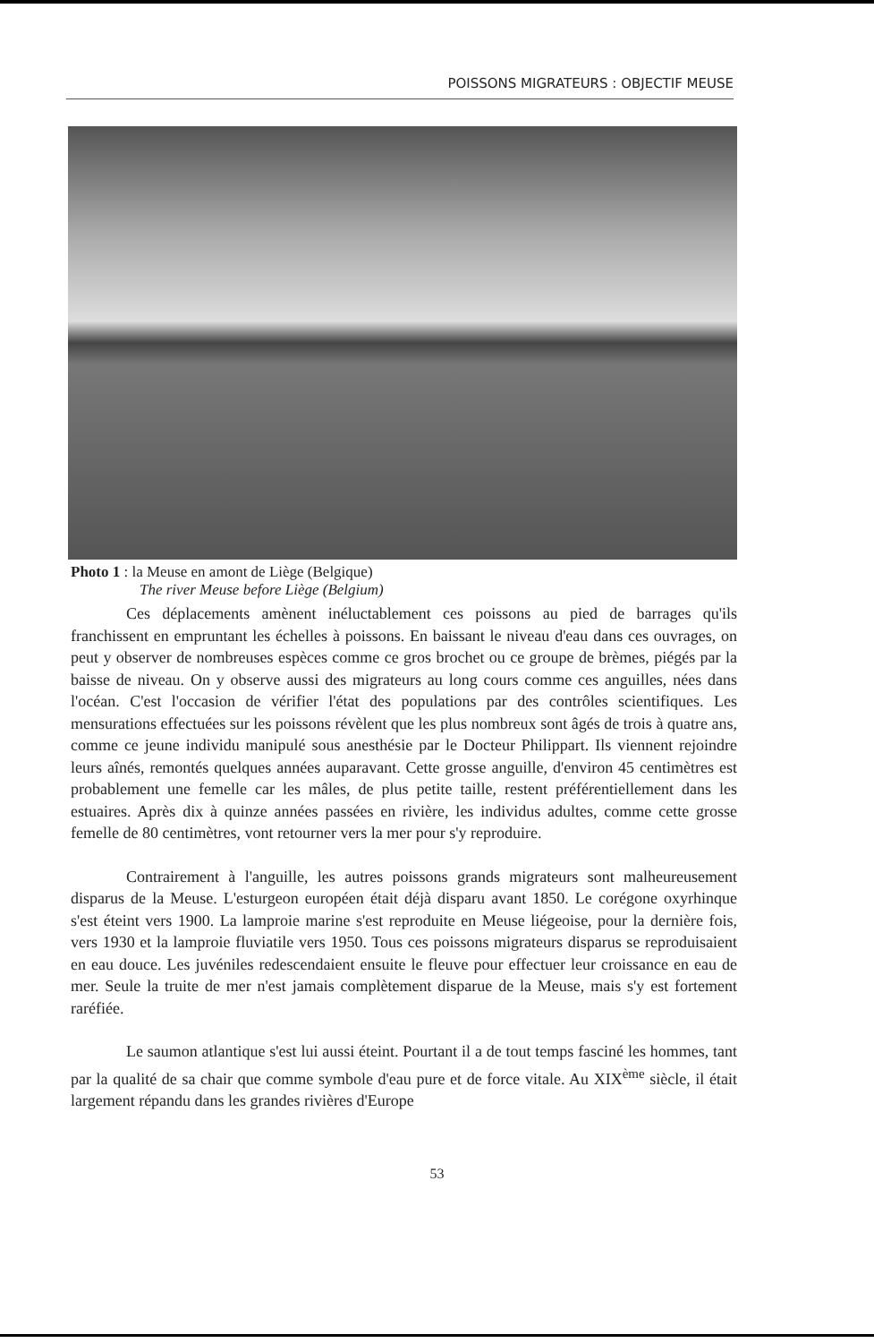POISSONS MIGRATEURS : OBJECTIF MEUSE
Photo 1 : la Meuse en amont de Liège (Belgique)
The river Meuse before Liège (Belgium)
Ces déplacements amènent inéluctablement ces poissons au pied de barrages qu'ils franchissent en empruntant les échelles à poissons. En baissant le niveau d'eau dans ces ouvrages, on peut y observer de nombreuses espèces comme ce gros brochet ou ce groupe de brèmes, piégés par la baisse de niveau. On y observe aussi des migrateurs au long cours comme ces anguilles, nées dans l'océan. C'est l'occasion de vérifier l'état des populations par des contrôles scientifiques. Les mensurations effectuées sur les poissons révèlent que les plus nombreux sont âgés de trois à quatre ans, comme ce jeune individu manipulé sous anesthésie par le Docteur Philippart. Ils viennent rejoindre leurs aînés, remontés quelques années auparavant. Cette grosse anguille, d'environ 45 centimètres est probablement une femelle car les mâles, de plus petite taille, restent préférentiellement dans les estuaires. Après dix à quinze années passées en rivière, les individus adultes, comme cette grosse femelle de 80 centimètres, vont retourner vers la mer pour s'y reproduire.
Contrairement à l'anguille, les autres poissons grands migrateurs sont malheureusement disparus de la Meuse. L'esturgeon européen était déjà disparu avant 1850. Le corégone oxyrhinque s'est éteint vers 1900. La lamproie marine s'est reproduite en Meuse liégeoise, pour la dernière fois, vers 1930 et la lamproie fluviatile vers 1950. Tous ces poissons migrateurs disparus se reproduisaient en eau douce. Les juvéniles redescendaient ensuite le fleuve pour effectuer leur croissance en eau de mer. Seule la truite de mer n'est jamais complètement disparue de la Meuse, mais s'y est fortement raréfiée.
Le saumon atlantique s'est lui aussi éteint. Pourtant il a de tout temps fasciné les hommes, tant par la qualité de sa chair que comme symbole d'eau pure et de force vitale. Au XIX<sup>ème</sup> siècle, il était largement répandu dans les grandes rivières d'Europe
53